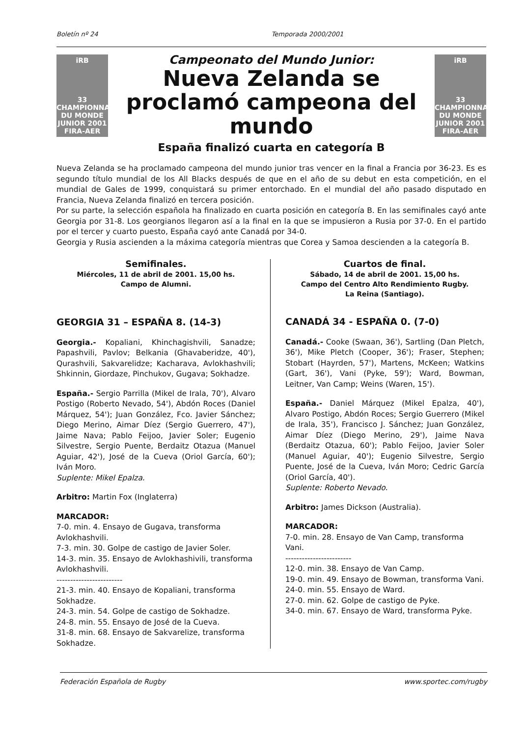Boletín nº 24 Temporada 2000/2001
iRB
33 CHAMPIONNAT DU MONDE JUNIOR 2001
FIRA-AER
Campeonato del Mundo Junior:
Nueva Zelanda se proclamó campeona del mundo
iRB
33 CHAMPIONNAT DU MONDE JUNIOR 2001
FIRA-AER
España finalizó cuarta en categoría B
Nueva Zelanda se ha proclamado campeona del mundo junior tras vencer en la final a Francia por 36-23. Es es segundo título mundial de los All Blacks después de que en el año de su debut en esta competición, en el mundial de Gales de 1999, conquistará su primer entorchado. En el mundial del año pasado disputado en Francia, Nueva Zelanda finalizó en tercera posición.
Por su parte, la selección española ha finalizado en cuarta posición en categoría B. En las semifinales cayó ante Georgia por 31-8. Los georgianos llegaron así a la final en la que se impusieron a Rusia por 37-0. En el partido por el tercer y cuarto puesto, España cayó ante Canadá por 34-0.
Georgia y Rusia ascienden a la máxima categoría mientras que Corea y Samoa descienden a la categoría B.
Semifinales.
Miércoles, 11 de abril de 2001. 15,00 hs.
Campo de Alumni.
GEORGIA 31 – ESPAÑA 8. (14-3)
Georgia.- Kopaliani, Khinchagishvili, Sanadze; Papashvili, Pavlov; Belkania (Ghavaberidze, 40'), Qurashvili, Sakvarelidze; Kacharava, Avlokhashvili; Shkinnin, Giordaze, Pinchukov, Gugava; Sokhadze.
España.- Sergio Parrilla (Mikel de Irala, 70'), Alvaro Postigo (Roberto Nevado, 54'), Abdón Roces (Daniel Márquez, 54'); Juan González, Fco. Javier Sánchez; Diego Merino, Aimar Díez (Sergio Guerrero, 47'), Jaime Nava; Pablo Feijoo, Javier Soler; Eugenio Silvestre, Sergio Puente, Berdaitz Otazua (Manuel Aguiar, 42'), José de la Cueva (Oriol García, 60'); Iván Moro.
Suplente: Mikel Epalza.
Arbitro: Martin Fox (Inglaterra)
MARCADOR:
7-0. min. 4. Ensayo de Gugava, transforma Avlokhashvili.
7-3. min. 30. Golpe de castigo de Javier Soler.
14-3. min. 35. Ensayo de Avlokhashivili, transforma Avlokhashvili.
------------------------
21-3. min. 40. Ensayo de Kopaliani, transforma Sokhadze.
24-3. min. 54. Golpe de castigo de Sokhadze.
24-8. min. 55. Ensayo de José de la Cueva.
31-8. min. 68. Ensayo de Sakvarelize, transforma Sokhadze.
Cuartos de final.
Sábado, 14 de abril de 2001. 15,00 hs.
Campo del Centro Alto Rendimiento Rugby.
La Reina (Santiago).
CANADÁ 34 - ESPAÑA 0. (7-0)
Canadá.- Cooke (Swaan, 36'), Sartling (Dan Pletch, 36'), Mike Pletch (Cooper, 36'); Fraser, Stephen; Stobart (Hayrden, 57'), Martens, McKeen; Watkins (Gart, 36'), Vani (Pyke, 59'); Ward, Bowman, Leitner, Van Camp; Weins (Waren, 15').
España.- Daniel Márquez (Mikel Epalza, 40'), Alvaro Postigo, Abdón Roces; Sergio Guerrero (Mikel de Irala, 35'), Francisco J. Sánchez; Juan González, Aimar Díez (Diego Merino, 29'), Jaime Nava (Berdaitz Otazua, 60'); Pablo Feijoo, Javier Soler (Manuel Aguiar, 40'); Eugenio Silvestre, Sergio Puente, José de la Cueva, Iván Moro; Cedric García (Oriol García, 40').
Suplente: Roberto Nevado.
Arbitro: James Dickson (Australia).
MARCADOR:
7-0. min. 28. Ensayo de Van Camp, transforma Vani.
------------------------
12-0. min. 38. Ensayo de Van Camp.
19-0. min. 49. Ensayo de Bowman, transforma Vani.
24-0. min. 55. Ensayo de Ward.
27-0. min. 62. Golpe de castigo de Pyke.
34-0. min. 67. Ensayo de Ward, transforma Pyke.
Federación Española de Rugby www.sportec.com/rugby